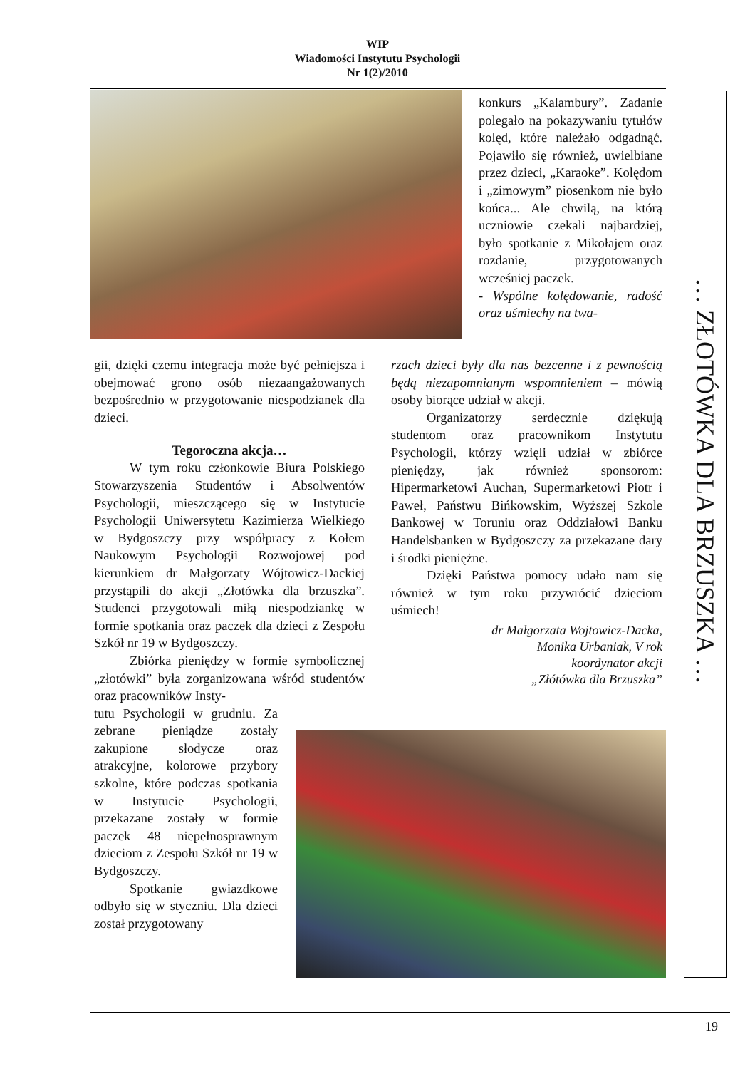WIP
Wiadomości Instytutu Psychologii
Nr 1(2)/2010
konkurs „Kalambury”. Zadanie polegało na pokazywaniu tytułów kolęd, które należało odgadnąć. Pojawiło się również, uwielbiane przez dzieci, „Karaoke”. Kolędom i „zimowym” piosenkom nie było końca... Ale chwilą, na którą uczniowie czekali najbardziej, było spotkanie z Mikołajem oraz rozdanie, przygotowanych wcześniej paczek.
- Wspólne kolędowanie, radość oraz uśmiechy na twa-
gii, dzięki czemu integracja może być pełniejsza i obejmować grono osób niezaangażowanych bezpośrednio w przygotowanie niespodzianek dla dzieci.
Tegoroczna akcja…
W tym roku członkowie Biura Polskiego Stowarzyszenia Studentów i Absolwentów Psychologii, mieszczącego się w Instytucie Psychologii Uniwersytetu Kazimierza Wielkiego w Bydgoszczy przy współpracy z Kołem Naukowym Psychologii Rozwojowej pod kierunkiem dr Małgorzaty Wójtowicz-Dackiej przystąpili do akcji „Złotówka dla brzuszka”. Studenci przygotowali miłą niespodziankę w formie spotkania oraz paczek dla dzieci z Zespołu Szkół nr 19 w Bydgoszczy.
Zbiórka pieniędzy w formie symbolicznej „złotówki” była zorganizowana wśród studentów oraz pracowników Insty-
tutu Psychologii w grudniu. Za zebrane pieniądze zostały zakupione słodycze oraz atrakcyjne, kolorowe przybory szkolne, które podczas spotkania w Instytucie Psychologii, przekazane zostały w formie paczek 48 niepełnosprawnym dzieciom z Zespołu Szkół nr 19 w Bydgoszczy.
Spotkanie gwiazdkowe odbyło się w styczniu. Dla dzieci został przygotowany
rzach dzieci były dla nas bezcenne i z pewnością będą niezapomnianym wspomnieniem – mówią osoby biorące udział w akcji.
Organizatorzy serdecznie dziękują studentom oraz pracownikom Instytutu Psychologii, którzy wzięli udział w zbiórce pieniędzy, jak również sponsorom: Hipermarketowi Auchan, Supermarketowi Piotr i Paweł, Państwu Bińkowskim, Wyższej Szkole Bankowej w Toruniu oraz Oddziałowi Banku Handelsbanken w Bydgoszczy za przekazane dary i środki pieniężne.
Dzięki Państwa pomocy udało nam się również w tym roku przywrócić dzieciom uśmiech!
dr Małgorzata Wojtowicz-Dacka,
Monika Urbaniak, V rok
koordynator akcji
„Złótówka dla Brzuszka”
… ZŁOTÓWKA DLA BRZUSZKA …
19